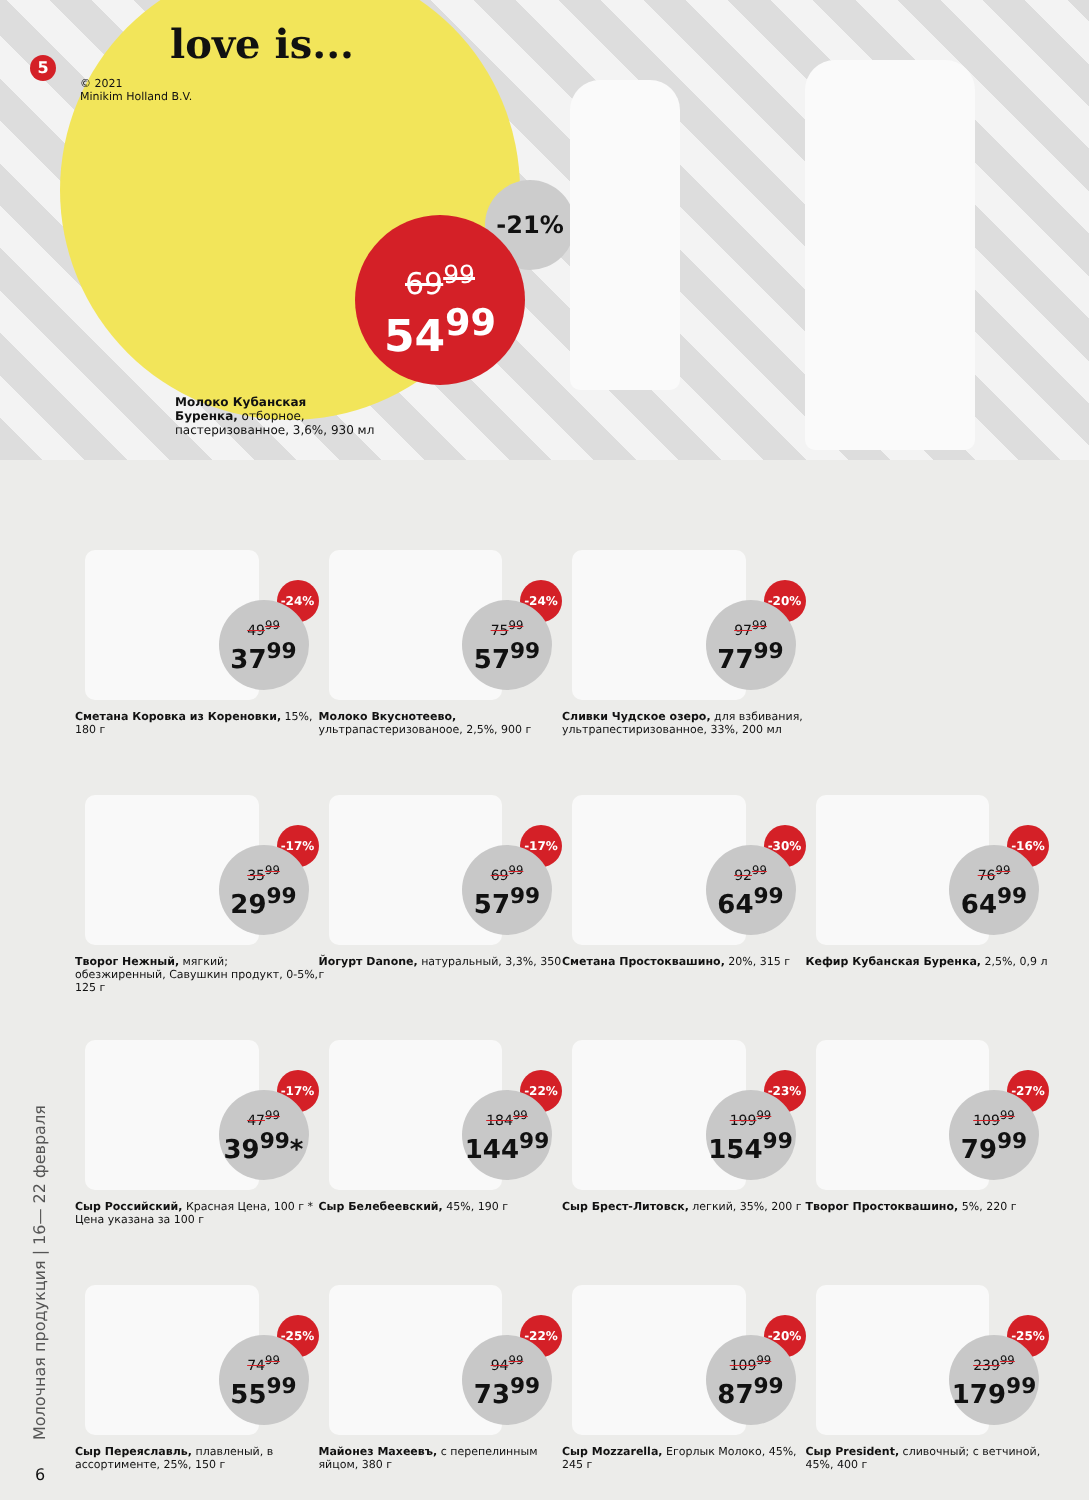love is...
© 2021
Minikim Holland B.V.
5
-21%
69<sup>99</sup>
54<sup>99</sup>
Молоко Кубанская
Буренка, отборное,
пастеризованное, 3,6%, 930 мл
-24%
49<sup>99</sup>
37<sup>99</sup>
Сметана Коровка из Кореновки, 15%, 180 г
-24%
75<sup>99</sup>
57<sup>99</sup>
Молоко Вкуснотеево, ультрапастеризованоое, 2,5%, 900 г
-20%
97<sup>99</sup>
77<sup>99</sup>
Сливки Чудское озеро, для взбивания, ультрапестиризованное, 33%, 200 мл
-17%
35<sup>99</sup>
29<sup>99</sup>
Творог Нежный, мягкий; обезжиренный, Савушкин продукт, 0-5%, 125 г
-17%
69<sup>99</sup>
57<sup>99</sup>
Йогурт Danone, натуральный, 3,3%, 350 г
-30%
92<sup>99</sup>
64<sup>99</sup>
Сметана Простоквашино, 20%, 315 г
-16%
76<sup>99</sup>
64<sup>99</sup>
Кефир Кубанская Буренка, 2,5%, 0,9 л
-17%
47<sup>99</sup>
39<sup>99</sup>*
Сыр Российский, Красная Цена, 100 г * Цена указана за 100 г
-22%
184<sup>99</sup>
144<sup>99</sup>
Сыр Белебеевский, 45%, 190 г
-23%
199<sup>99</sup>
154<sup>99</sup>
Сыр Брест-Литовск, легкий, 35%, 200 г
-27%
109<sup>99</sup>
79<sup>99</sup>
Творог Простоквашино, 5%, 220 г
-25%
74<sup>99</sup>
55<sup>99</sup>
Сыр Переяславль, плавленый, в ассортименте, 25%, 150 г
-22%
94<sup>99</sup>
73<sup>99</sup>
Майонез Махеевъ, с перепелинным яйцом, 380 г
-20%
109<sup>99</sup>
87<sup>99</sup>
Сыр Mozzarella, Егорлык Молоко, 45%, 245 г
-25%
239<sup>99</sup>
179<sup>99</sup>
Сыр President, сливочный; с ветчиной, 45%, 400 г
Молочная продукция | 16— 22 февраля
6